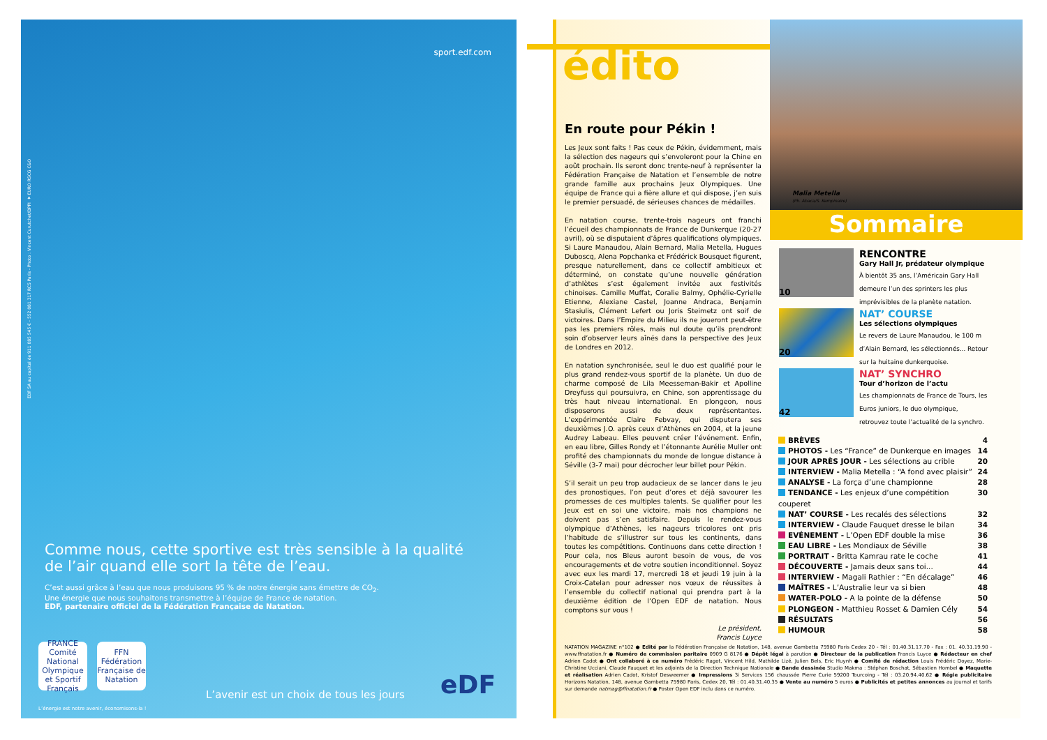sport.edf.com
EDF SA au capital de 911 085 545 € - 552 081 317 RCS Paris - Photo : Vincent Curutchet/DPPI ★ EURO RSCG C&O
Comme nous, cette sportive est très sensible à la qualité de l’air quand elle sort la tête de l’eau.
C’est aussi grâce à l’eau que nous produisons 95 % de notre énergie sans émettre de CO<sub>2</sub>.
Une énergie que nous souhaitons transmettre à l’équipe de France de natation.
EDF, partenaire officiel de la Fédération Française de Natation.
FRANCE
Comité National Olympique et Sportif Français
FFN
Fédération Française de Natation
L’avenir est un choix de tous les jours
eDF
L’énergie est notre avenir, économisons-la !
édito
En route pour Pékin !
Les Jeux sont faits ! Pas ceux de Pékin, évidemment, mais la sélection des nageurs qui s’envoleront pour la Chine en août prochain. Ils seront donc trente-neuf à représenter la Fédération Française de Natation et l’ensemble de notre grande famille aux prochains Jeux Olympiques. Une équipe de France qui a fière allure et qui dispose, j’en suis le premier persuadé, de sérieuses chances de médailles.
En natation course, trente-trois nageurs ont franchi l’écueil des championnats de France de Dunkerque (20-27 avril), où se disputaient d’âpres qualifications olympiques. Si Laure Manaudou, Alain Bernard, Malia Metella, Hugues Duboscq, Alena Popchanka et Frédérick Bousquet figurent, presque naturellement, dans ce collectif ambitieux et déterminé, on constate qu’une nouvelle génération d’athlètes s’est également invitée aux festivités chinoises. Camille Muffat, Coralie Balmy, Ophélie-Cyrielle Etienne, Alexiane Castel, Joanne Andraca, Benjamin Stasiulis, Clément Lefert ou Joris Steimetz ont soif de victoires. Dans l’Empire du Milieu ils ne joueront peut-être pas les premiers rôles, mais nul doute qu’ils prendront soin d’observer leurs aînés dans la perspective des Jeux de Londres en 2012.
En natation synchronisée, seul le duo est qualifié pour le plus grand rendez-vous sportif de la planète. Un duo de charme composé de Lila Meesseman-Bakir et Apolline Dreyfuss qui poursuivra, en Chine, son apprentissage du très haut niveau international. En plongeon, nous disposerons aussi de deux représentantes. L’expérimentée Claire Febvay, qui disputera ses deuxièmes J.O. après ceux d’Athènes en 2004, et la jeune Audrey Labeau. Elles peuvent créer l’événement. Enfin, en eau libre, Gilles Rondy et l’étonnante Aurélie Muller ont profité des championnats du monde de longue distance à Séville (3-7 mai) pour décrocher leur billet pour Pékin.
S’il serait un peu trop audacieux de se lancer dans le jeu des pronostiques, l’on peut d’ores et déjà savourer les promesses de ces multiples talents. Se qualifier pour les Jeux est en soi une victoire, mais nos champions ne doivent pas s’en satisfaire. Depuis le rendez-vous olympique d’Athènes, les nageurs tricolores ont pris l’habitude de s’illustrer sur tous les continents, dans toutes les compétitions. Continuons dans cette direction ! Pour cela, nos Bleus auront besoin de vous, de vos encouragements et de votre soutien inconditionnel. Soyez avec eux les mardi 17, mercredi 18 et jeudi 19 juin à la Croix-Catelan pour adresser nos vœux de réussites à l’ensemble du collectif national qui prendra part à la deuxième édition de l’Open EDF de natation. Nous comptons sur vous !
Le président,
Francis Luyce
Malia Metella
(Ph. Abaca/S. Kempinaire)
Sommaire
10
RENCONTRE
Gary Hall Jr, prédateur olympique
À bientôt 35 ans, l’Américain Gary Hall demeure l’un des sprinters les plus imprévisibles de la planète natation.
20
NAT’ COURSE
Les sélections olympiques
Le revers de Laure Manaudou, le 100 m d’Alain Bernard, les sélectionnés... Retour sur la huitaine dunkerquoise.
42
NAT’ SYNCHRO
Tour d’horizon de l’actu
Les championnats de France de Tours, les Euros juniors, le duo olympique, retrouvez toute l’actualité de la synchro.
BRÈVES 4
PHOTOS - Les “France” de Dunkerque en images 14
JOUR APRÈS JOUR - Les sélections au crible 20
INTERVIEW - Malia Metella : “A fond avec plaisir” 24
ANALYSE - La força d’une championne 28
TENDANCE - Les enjeux d’une compétition couperet 30
NAT’ COURSE - Les recalés des sélections 32
INTERVIEW - Claude Fauquet dresse le bilan 34
EVÉNEMENT - L’Open EDF double la mise 36
EAU LIBRE - Les Mondiaux de Séville 38
PORTRAIT - Britta Kamrau rate le coche 41
DÉCOUVERTE - Jamais deux sans toi... 44
INTERVIEW - Magali Rathier : “En décalage” 46
MAÎTRES - L’Australie leur va si bien 48
WATER-POLO - A la pointe de la défense 50
PLONGEON - Matthieu Rosset & Damien Cély 54
RÉSULTATS 56
HUMOUR 58
NATATION MAGAZINE n°102 ● Edité par la Fédération Française de Natation, 148, avenue Gambetta 75980 Paris Cedex 20 - Tél : 01.40.31.17.70 - Fax : 01. 40.31.19.90 - www.ffnatation.fr ● Numéro de commission paritaire 0909 G 8176 ● Dépôt légal à parution ● Directeur de la publication Francis Luyce ● Rédacteur en chef Adrien Cadot ● Ont collaboré à ce numéro Frédéric Ragot, Vincent Hild, Mathilde Lizé, Julien Bels, Eric Huynh ● Comité de rédaction Louis Frédéric Doyez, Marie-Christine Ucciani, Claude Fauquet et les adjoints de la Direction Technique Nationale ● Bande dessinée Studio Makma : Stéphan Boschat, Sébastien Hombel ● Maquette et réalisation Adrien Cadot, Kristof Desweemer ● Impressions 3i Services 156 chaussée Pierre Curie 59200 Tourcoing - Tél : 03.20.94.40.62 ● Régie publicitaire Horizons Natation, 148, avenue Gambetta 75980 Paris, Cedex 20, Tél : 01.40.31.40.35 ● Vente au numéro 5 euros ● Publicités et petites annonces au journal et tarifs sur demande natmag@ffnatation.fr ● Poster Open EDF inclu dans ce numéro.